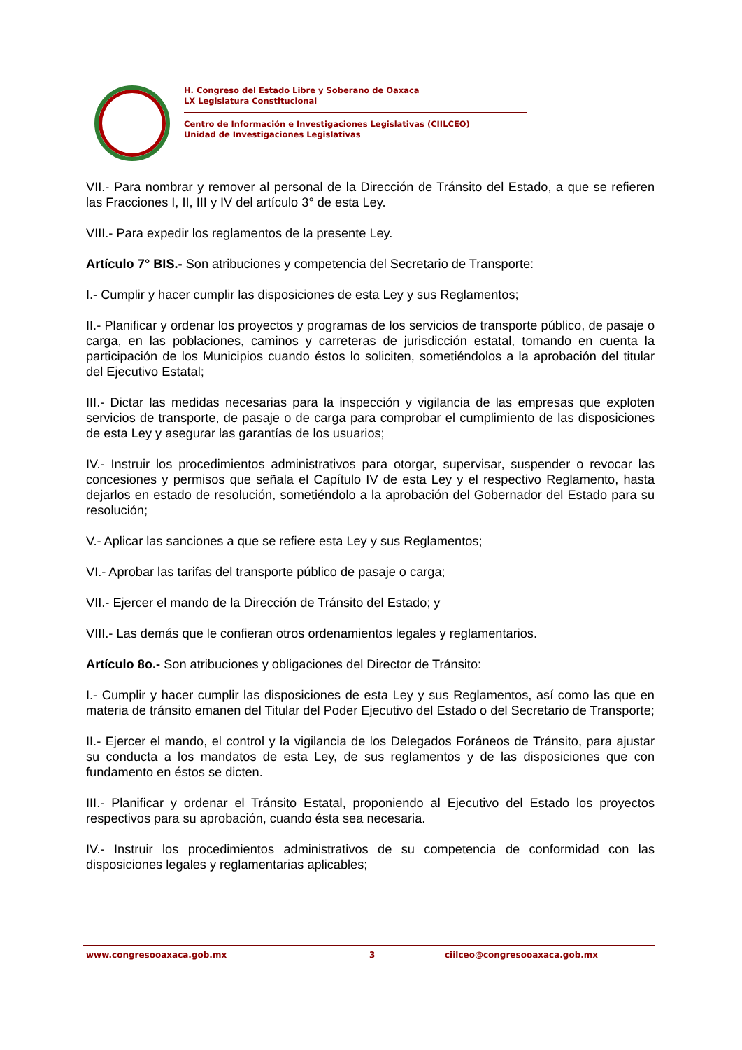H. Congreso del Estado Libre y Soberano de Oaxaca
LX Legislatura Constitucional
Centro de Información e Investigaciones Legislativas (CIILCEO)
Unidad de Investigaciones Legislativas
VII.- Para nombrar y remover al personal de la Dirección de Tránsito del Estado, a que se refieren las Fracciones I, II, III y IV del artículo 3° de esta Ley.
VIII.- Para expedir los reglamentos de la presente Ley.
Artículo 7° BIS.- Son atribuciones y competencia del Secretario de Transporte:
I.- Cumplir y hacer cumplir las disposiciones de esta Ley y sus Reglamentos;
II.- Planificar y ordenar los proyectos y programas de los servicios de transporte público, de pasaje o carga, en las poblaciones, caminos y carreteras de jurisdicción estatal, tomando en cuenta la participación de los Municipios cuando éstos lo soliciten, sometiéndolos a la aprobación del titular del Ejecutivo Estatal;
III.- Dictar las medidas necesarias para la inspección y vigilancia de las empresas que exploten servicios de transporte, de pasaje o de carga para comprobar el cumplimiento de las disposiciones de esta Ley y asegurar las garantías de los usuarios;
IV.- Instruir los procedimientos administrativos para otorgar, supervisar, suspender o revocar las concesiones y permisos que señala el Capítulo IV de esta Ley y el respectivo Reglamento, hasta dejarlos en estado de resolución, sometiéndolo a la aprobación del Gobernador del Estado para su resolución;
V.- Aplicar las sanciones a que se refiere esta Ley y sus Reglamentos;
VI.- Aprobar las tarifas del transporte público de pasaje o carga;
VII.- Ejercer el mando de la Dirección de Tránsito del Estado; y
VIII.- Las demás que le confieran otros ordenamientos legales y reglamentarios.
Artículo 8o.- Son atribuciones y obligaciones del Director de Tránsito:
I.- Cumplir y hacer cumplir las disposiciones de esta Ley y sus Reglamentos, así como las que en materia de tránsito emanen del Titular del Poder Ejecutivo del Estado o del Secretario de Transporte;
II.- Ejercer el mando, el control y la vigilancia de los Delegados Foráneos de Tránsito, para ajustar su conducta a los mandatos de esta Ley, de sus reglamentos y de las disposiciones que con fundamento en éstos se dicten.
III.- Planificar y ordenar el Tránsito Estatal, proponiendo al Ejecutivo del Estado los proyectos respectivos para su aprobación, cuando ésta sea necesaria.
IV.- Instruir los procedimientos administrativos de su competencia de conformidad con las disposiciones legales y reglamentarias aplicables;
www.congresooaxaca.gob.mx 3 ciilceo@congresooaxaca.gob.mx